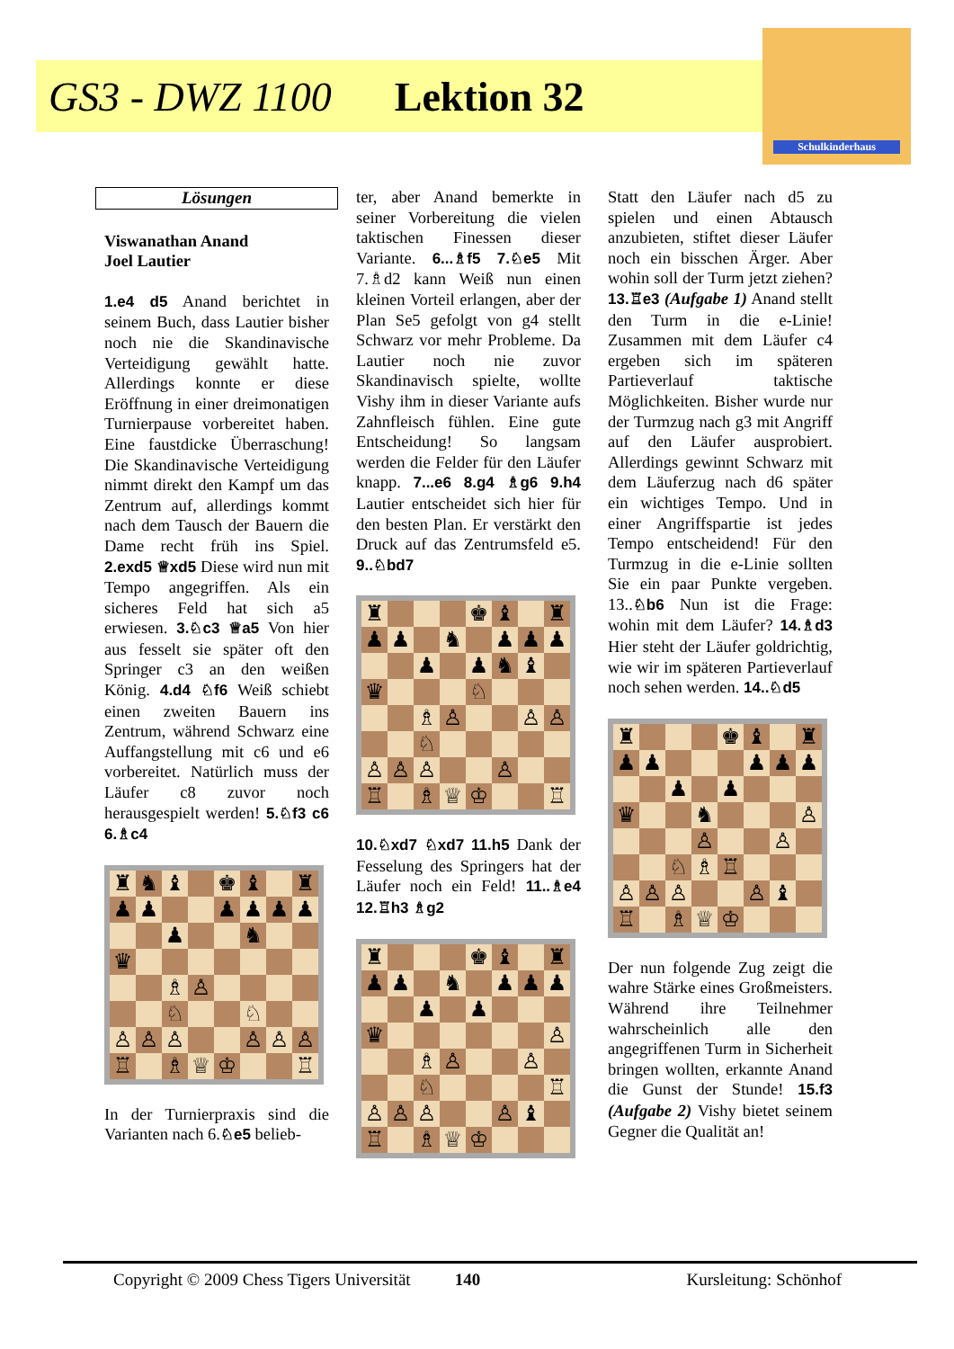GS3 - DWZ 1100 Lektion 32
Schulkinderhaus
Lösungen
Viswanathan Anand
Joel Lautier
1.e4 d5 Anand berichtet in seinem Buch, dass Lautier bisher noch nie die Skandinavische Verteidigung gewählt hatte. Allerdings konnte er diese Eröffnung in einer dreimonatigen Turnierpause vorbereitet haben. Eine faustdicke Überraschung! Die Skandinavische Verteidigung nimmt direkt den Kampf um das Zentrum auf, allerdings kommt nach dem Tausch der Bauern die Dame recht früh ins Spiel. 2.exd5 ♕xd5 Diese wird nun mit Tempo angegriffen. Als ein sicheres Feld hat sich a5 erwiesen. 3.♘c3 ♕a5 Von hier aus fesselt sie später oft den Springer c3 an den weißen König. 4.d4 ♘f6 Weiß schiebt einen zweiten Bauern ins Zentrum, während Schwarz eine Auffangstellung mit c6 und e6 vorbereitet. Natürlich muss der Läufer c8 zuvor noch herausgespielt werden! 5.♘f3 c6 6.♗c4
| ♜ | ♞ | ♝ | | ♚ | ♝ | | ♜ |
| ♟ | ♟ | | | ♟ | ♟ | ♟ | ♟ |
| | | ♟ | | | ♞ | | |
| ♛ | | | | | | | |
| | | ♗ | ♙ | | | | |
| | | ♘ | | | ♘ | | |
| ♙ | ♙ | ♙ | | | ♙ | ♙ | ♙ |
| ♖ | | ♗ | ♕ | ♔ | | | ♖ |
In der Turnierpraxis sind die Varianten nach 6.♘e5 belieb-
ter, aber Anand bemerkte in seiner Vorbereitung die vielen taktischen Finessen dieser Variante. 6...♗f5 7.♘e5 Mit 7.♗d2 kann Weiß nun einen kleinen Vorteil erlangen, aber der Plan Se5 gefolgt von g4 stellt Schwarz vor mehr Probleme. Da Lautier noch nie zuvor Skandinavisch spielte, wollte Vishy ihm in dieser Variante aufs Zahnfleisch fühlen. Eine gute Entscheidung! So langsam werden die Felder für den Läufer knapp. 7...e6 8.g4 ♗g6 9.h4 Lautier entscheidet sich hier für den besten Plan. Er verstärkt den Druck auf das Zentrumsfeld e5. 9..♘bd7
| ♜ | | | | ♚ | ♝ | | ♜ |
| ♟ | ♟ | | ♞ | | ♟ | ♟ | ♟ |
| | | ♟ | | ♟ | ♞ | ♝ | |
| ♛ | | | | ♘ | | | |
| | | ♗ | ♙ | | | ♙ | ♙ |
| | | ♘ | | | | | |
| ♙ | ♙ | ♙ | | | ♙ | | |
| ♖ | | ♗ | ♕ | ♔ | | | ♖ |
10.♘xd7 ♘xd7 11.h5 Dank der Fesselung des Springers hat der Läufer noch ein Feld! 11..♗e4 12.♖h3 ♗g2
| ♜ | | | | ♚ | ♝ | | ♜ |
| ♟ | ♟ | | ♞ | | ♟ | ♟ | ♟ |
| | | ♟ | | ♟ | | | |
| ♛ | | | | | | | ♙ |
| | | ♗ | ♙ | | | ♙ | |
| | | ♘ | | | | | ♖ |
| ♙ | ♙ | ♙ | | | ♙ | ♝ | |
| ♖ | | ♗ | ♕ | ♔ | | | |
Statt den Läufer nach d5 zu spielen und einen Abtausch anzubieten, stiftet dieser Läufer noch ein bisschen Ärger. Aber wohin soll der Turm jetzt ziehen? 13.♖e3 (Aufgabe 1) Anand stellt den Turm in die e-Linie! Zusammen mit dem Läufer c4 ergeben sich im späteren Partieverlauf taktische Möglichkeiten. Bisher wurde nur der Turmzug nach g3 mit Angriff auf den Läufer ausprobiert. Allerdings gewinnt Schwarz mit dem Läuferzug nach d6 später ein wichtiges Tempo. Und in einer Angriffspartie ist jedes Tempo entscheidend! Für den Turmzug in die e-Linie sollten Sie ein paar Punkte vergeben. 13..♘b6 Nun ist die Frage: wohin mit dem Läufer? 14.♗d3 Hier steht der Läufer goldrichtig, wie wir im späteren Partieverlauf noch sehen werden. 14..♘d5
| ♜ | | | | ♚ | ♝ | | ♜ |
| ♟ | ♟ | | | | ♟ | ♟ | ♟ |
| | | ♟ | | ♟ | | | |
| ♛ | | | ♞ | | | | ♙ |
| | | | ♙ | | | ♙ | |
| | | ♘ | ♗ | ♖ | | | |
| ♙ | ♙ | ♙ | | | ♙ | ♝ | |
| ♖ | | ♗ | ♕ | ♔ | | | |
Der nun folgende Zug zeigt die wahre Stärke eines Großmeisters. Während ihre Teilnehmer wahrscheinlich alle den angegriffenen Turm in Sicherheit bringen wollten, erkannte Anand die Gunst der Stunde! 15.f3 (Aufgabe 2) Vishy bietet seinem Gegner die Qualität an!
Copyright © 2009 Chess Tigers Universität 140 Kursleitung: Schönhof